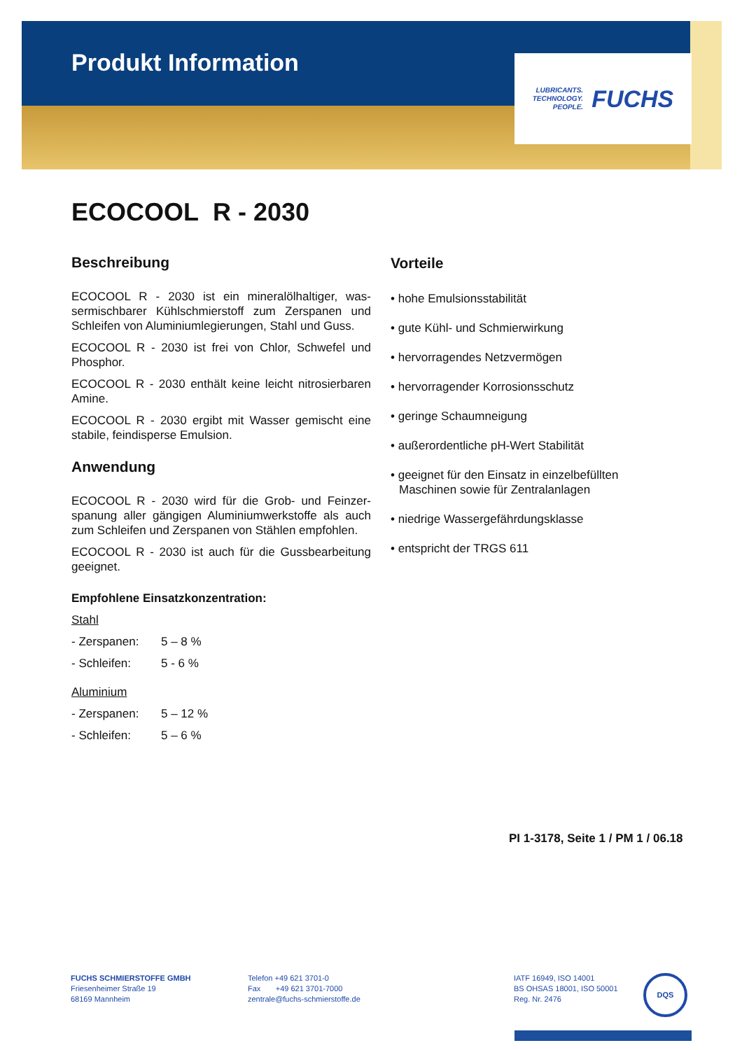Produkt Information
LUBRICANTS.
TECHNOLOGY.
PEOPLE.
FUCHS
ECOCOOL R - 2030
Beschreibung
ECOCOOL R - 2030 ist ein mineralölhaltiger, was­sermischbarer Kühlschmierstoff zum Zerspanen und Schleifen von Aluminiumlegierungen, Stahl und Guss.
ECOCOOL R - 2030 ist frei von Chlor, Schwefel und Phosphor.
ECOCOOL R - 2030 enthält keine leicht nitrosierbaren Amine.
ECOCOOL R - 2030 ergibt mit Wasser gemischt eine stabile, feindisperse Emulsion.
Anwendung
ECOCOOL R - 2030 wird für die Grob- und Feinzer­spanung aller gängigen Aluminiumwerkstoffe als auch zum Schleifen und Zerspanen von Stählen empfohlen.
ECOCOOL R - 2030 ist auch für die Gussbearbeitung geeignet.
Empfohlene Einsatzkonzentration:
Stahl
- Zerspanen: 5 – 8 %
- Schleifen: 5 - 6 %
Aluminium
- Zerspanen: 5 – 12 %
- Schleifen: 5 – 6 %
Vorteile
• hohe Emulsionsstabilität
• gute Kühl- und Schmierwirkung
• hervorragendes Netzvermögen
• hervorragender Korrosionsschutz
• geringe Schaumneigung
• außerordentliche pH-Wert Stabilität
• geeignet für den Einsatz in einzelbefüllten Maschinen sowie für Zentralanlagen
• niedrige Wassergefährdungsklasse
• entspricht der TRGS 611
PI 1-3178, Seite 1 / PM 1 / 06.18
FUCHS SCHMIERSTOFFE GMBH
Friesenheimer Straße 19
68169 Mannheim
Telefon +49 621 3701-0
Fax +49 621 3701-7000
zentrale@fuchs-schmierstoffe.de
IATF 16949, ISO 14001
BS OHSAS 18001, ISO 50001
Reg. Nr. 2476
DQS